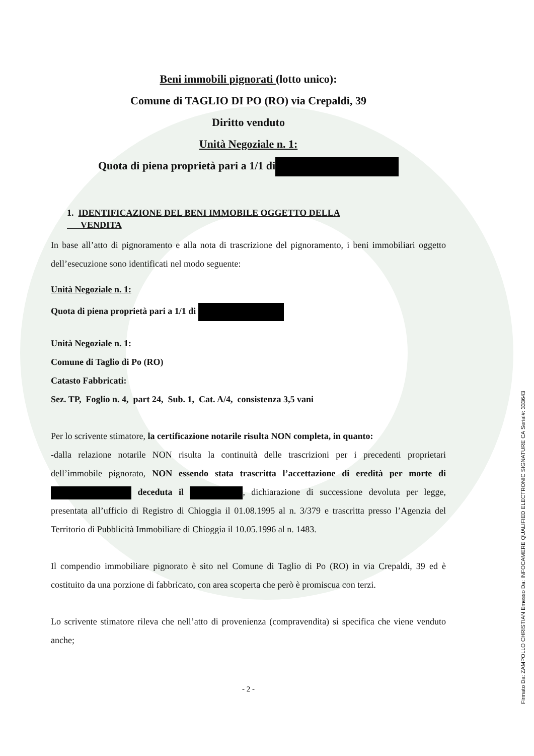Beni immobili pignorati (lotto unico):
Comune di TAGLIO DI PO (RO) via Crepaldi, 39
Diritto venduto
Unità Negoziale n. 1:
Quota di piena proprietà pari a 1/1 di
1. IDENTIFICAZIONE DEL BENI IMMOBILE OGGETTO DELLA
VENDITA
In base all’atto di pignoramento e alla nota di trascrizione del pignoramento, i beni immobiliari oggetto dell’esecuzione sono identificati nel modo seguente:
Unità Negoziale n. 1:
Quota di piena proprietà pari a 1/1 di
Unità Negoziale n. 1:
Comune di Taglio di Po (RO)
Catasto Fabbricati:
Sez. TP, Foglio n. 4, part 24, Sub. 1, Cat. A/4, consistenza 3,5 vani
Per lo scrivente stimatore, la certificazione notarile risulta NON completa, in quanto:
-dalla relazione notarile NON risulta la continuità delle trascrizioni per i precedenti proprietari dell’immobile pignorato, NON essendo stata trascritta l’accettazione di eredità per morte di deceduta il , dichiarazione di successione devoluta per legge, presentata all’ufficio di Registro di Chioggia il 01.08.1995 al n. 3/379 e trascritta presso l’Agenzia del Territorio di Pubblicità Immobiliare di Chioggia il 10.05.1996 al n. 1483.
Il compendio immobiliare pignorato è sito nel Comune di Taglio di Po (RO) in via Crepaldi, 39 ed è costituito da una porzione di fabbricato, con area scoperta che però è promiscua con terzi.
Lo scrivente stimatore rileva che nell’atto di provenienza (compravendita) si specifica che viene venduto anche;
- 2 -
Firmato Da: ZAMPOLLO CHRISTIAN Emesso Da: INFOCAMERE QUALIFIED ELECTRONIC SIGNATURE CA Serial#: 333643